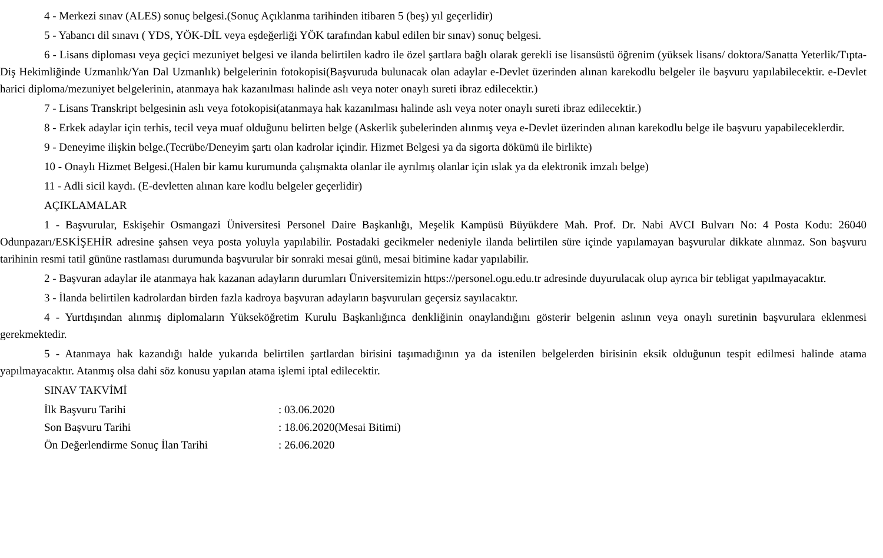4 - Merkezi sınav (ALES) sonuç belgesi.(Sonuç Açıklanma tarihinden itibaren 5 (beş) yıl geçerlidir)
5 - Yabancı dil sınavı ( YDS, YÖK-DİL veya eşdeğerliği YÖK tarafından kabul edilen bir sınav) sonuç belgesi.
6 - Lisans diploması veya geçici mezuniyet belgesi ve ilanda belirtilen kadro ile özel şartlara bağlı olarak gerekli ise lisansüstü öğrenim (yüksek lisans/ doktora/Sanatta Yeterlik/Tıpta-Diş Hekimliğinde Uzmanlık/Yan Dal Uzmanlık) belgelerinin fotokopisi(Başvuruda bulunacak olan adaylar e-Devlet üzerinden alınan karekodlu belgeler ile başvuru yapılabilecektir. e-Devlet harici diploma/mezuniyet belgelerinin, atanmaya hak kazanılması halinde aslı veya noter onaylı sureti ibraz edilecektir.)
7 - Lisans Transkript belgesinin aslı veya fotokopisi(atanmaya hak kazanılması halinde aslı veya noter onaylı sureti ibraz edilecektir.)
8 - Erkek adaylar için terhis, tecil veya muaf olduğunu belirten belge (Askerlik şubelerinden alınmış veya e-Devlet üzerinden alınan karekodlu belge ile başvuru yapabileceklerdir.
9 - Deneyime ilişkin belge.(Tecrübe/Deneyim şartı olan kadrolar içindir. Hizmet Belgesi ya da sigorta dökümü ile birlikte)
10 - Onaylı Hizmet Belgesi.(Halen bir kamu kurumunda çalışmakta olanlar ile ayrılmış olanlar için ıslak ya da elektronik imzalı belge)
11 - Adli sicil kaydı. (E-devletten alınan kare kodlu belgeler geçerlidir)
AÇIKLAMALAR
1 - Başvurular, Eskişehir Osmangazi Üniversitesi Personel Daire Başkanlığı, Meşelik Kampüsü Büyükdere Mah. Prof. Dr. Nabi AVCI Bulvarı No: 4 Posta Kodu: 26040 Odunpazarı/ESKİŞEHİR adresine şahsen veya posta yoluyla yapılabilir. Postadaki gecikmeler nedeniyle ilanda belirtilen süre içinde yapılamayan başvurular dikkate alınmaz. Son başvuru tarihinin resmi tatil gününe rastlaması durumunda başvurular bir sonraki mesai günü, mesai bitimine kadar yapılabilir.
2 - Başvuran adaylar ile atanmaya hak kazanan adayların durumları Üniversitemizin https://personel.ogu.edu.tr adresinde duyurulacak olup ayrıca bir tebligat yapılmayacaktır.
3 - İlanda belirtilen kadrolardan birden fazla kadroya başvuran adayların başvuruları geçersiz sayılacaktır.
4 - Yurtdışından alınmış diplomaların Yükseköğretim Kurulu Başkanlığınca denkliğinin onaylandığını gösterir belgenin aslının veya onaylı suretinin başvurulara eklenmesi gerekmektedir.
5 - Atanmaya hak kazandığı halde yukarıda belirtilen şartlardan birisini taşımadığının ya da istenilen belgelerden birisinin eksik olduğunun tespit edilmesi halinde atama yapılmayacaktır. Atanmış olsa dahi söz konusu yapılan atama işlemi iptal edilecektir.
SINAV TAKVİMİ
| İlk Başvuru Tarihi | : 03.06.2020 |
| Son Başvuru Tarihi | : 18.06.2020(Mesai Bitimi) |
| Ön Değerlendirme Sonuç İlan Tarihi | : 26.06.2020 |